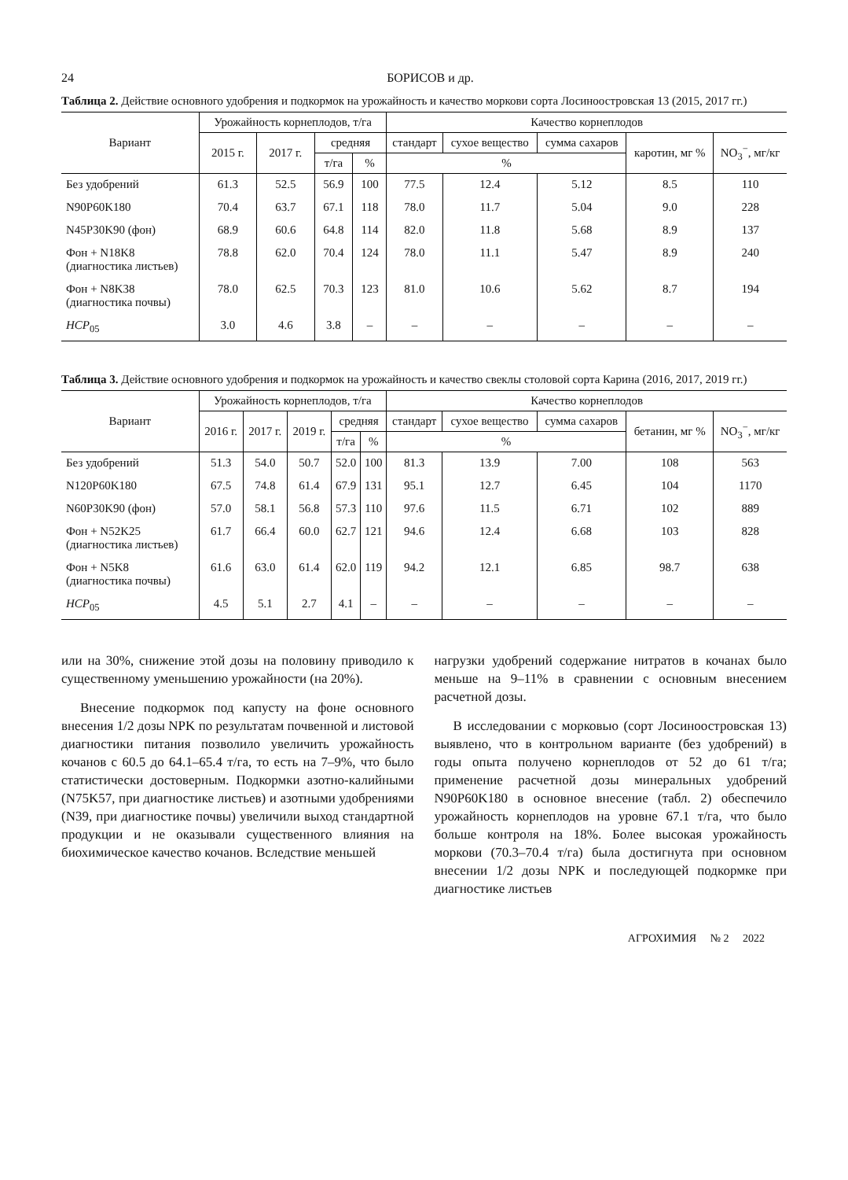24 БОРИСОВ и др.
Таблица 2. Действие основного удобрения и подкормок на урожайность и качество моркови сорта Лосиноостровская 13 (2015, 2017 гг.)
| Вариант | Урожайность корнеплодов, т/га | | | | Качество корнеплодов | | | | |
| --- | --- | --- | --- | --- | --- | --- | --- | --- | --- |
| | 2015 г. | 2017 г. | средняя | | стандарт | сухое вещество | сумма сахаров | каротин, мг % | NO<sub>3</sub><sup>−</sup>, мг/кг |
| | | | т/га | % | % | | | | |
| Без удобрений | 61.3 | 52.5 | 56.9 | 100 | 77.5 | 12.4 | 5.12 | 8.5 | 110 |
| N90P60K180 | 70.4 | 63.7 | 67.1 | 118 | 78.0 | 11.7 | 5.04 | 9.0 | 228 |
| N45P30K90 (фон) | 68.9 | 60.6 | 64.8 | 114 | 82.0 | 11.8 | 5.68 | 8.9 | 137 |
| Фон + N18K8 (диагностика листьев) | 78.8 | 62.0 | 70.4 | 124 | 78.0 | 11.1 | 5.47 | 8.9 | 240 |
| Фон + N8K38 (диагностика почвы) | 78.0 | 62.5 | 70.3 | 123 | 81.0 | 10.6 | 5.62 | 8.7 | 194 |
| НСР<sub>05</sub> | 3.0 | 4.6 | 3.8 | – | – | – | – | – | – |
Таблица 3. Действие основного удобрения и подкормок на урожайность и качество свеклы столовой сорта Карина (2016, 2017, 2019 гг.)
| Вариант | Урожайность корнеплодов, т/га | | | | | Качество корнеплодов | | | | |
| --- | --- | --- | --- | --- | --- | --- | --- | --- | --- | --- |
| | 2016 г. | 2017 г. | 2019 г. | средняя | | стандарт | сухое вещество | сумма сахаров | бетанин, мг % | NO<sub>3</sub><sup>−</sup>, мг/кг |
| | | | | т/га | % | % | | | | |
| Без удобрений | 51.3 | 54.0 | 50.7 | 52.0 | 100 | 81.3 | 13.9 | 7.00 | 108 | 563 |
| N120P60K180 | 67.5 | 74.8 | 61.4 | 67.9 | 131 | 95.1 | 12.7 | 6.45 | 104 | 1170 |
| N60P30K90 (фон) | 57.0 | 58.1 | 56.8 | 57.3 | 110 | 97.6 | 11.5 | 6.71 | 102 | 889 |
| Фон + N52K25 (диагностика листьев) | 61.7 | 66.4 | 60.0 | 62.7 | 121 | 94.6 | 12.4 | 6.68 | 103 | 828 |
| Фон + N5K8 (диагностика почвы) | 61.6 | 63.0 | 61.4 | 62.0 | 119 | 94.2 | 12.1 | 6.85 | 98.7 | 638 |
| НСР<sub>05</sub> | 4.5 | 5.1 | 2.7 | 4.1 | – | – | – | – | – | – |
или на 30%, снижение этой дозы на половину приводило к существенному уменьшению урожайности (на 20%).
Внесение подкормок под капусту на фоне основного внесения 1/2 дозы NPK по результатам почвенной и листовой диагностики питания позволило увеличить урожайность кочанов с 60.5 до 64.1–65.4 т/га, то есть на 7–9%, что было статистически достоверным. Подкормки азотно-калийными (N75K57, при диагностике листьев) и азотными удобрениями (N39, при диагностике почвы) увеличили выход стандартной продукции и не оказывали существенного влияния на биохимическое качество кочанов. Вследствие меньшей
нагрузки удобрений содержание нитратов в кочанах было меньше на 9–11% в сравнении с основным внесением расчетной дозы.
В исследовании с морковью (сорт Лосиноостровская 13) выявлено, что в контрольном варианте (без удобрений) в годы опыта получено корнеплодов от 52 до 61 т/га; применение расчетной дозы минеральных удобрений N90P60K180 в основное внесение (табл. 2) обеспечило урожайность корнеплодов на уровне 67.1 т/га, что было больше контроля на 18%. Более высокая урожайность моркови (70.3–70.4 т/га) была достигнута при основном внесении 1/2 дозы NPK и последующей подкормке при диагностике листьев
АГРОХИМИЯ № 2 2022